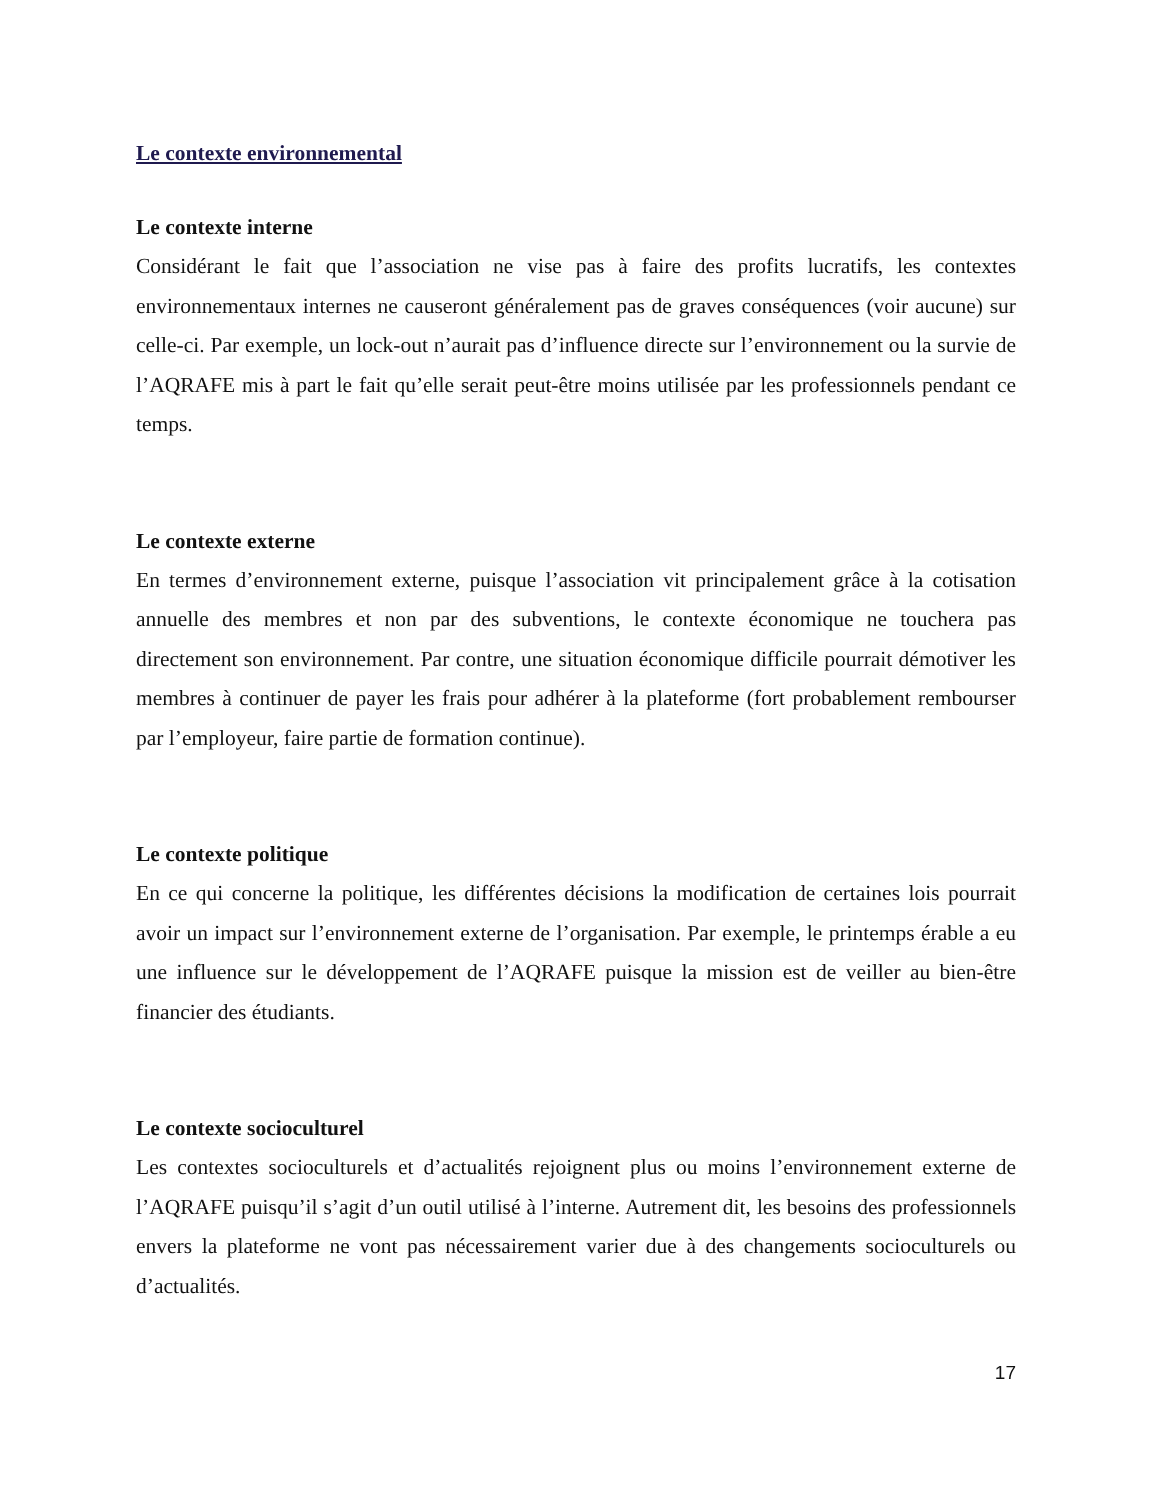Le contexte environnemental
Le contexte interne
Considérant le fait que l’association ne vise pas à faire des profits lucratifs, les contextes environnementaux internes ne causeront généralement pas de graves conséquences (voir aucune) sur celle-ci. Par exemple, un lock-out n’aurait pas d’influence directe sur l’environnement ou la survie de l’AQRAFE mis à part le fait qu’elle serait peut-être moins utilisée par les professionnels pendant ce temps.
Le contexte externe
En termes d’environnement externe, puisque l’association vit principalement grâce à la cotisation annuelle des membres et non par des subventions, le contexte économique ne touchera pas directement son environnement. Par contre, une situation économique difficile pourrait démotiver les membres à continuer de payer les frais pour adhérer à la plateforme (fort probablement rembourser par l’employeur, faire partie de formation continue).
Le contexte politique
En ce qui concerne la politique, les différentes décisions la modification de certaines lois pourrait avoir un impact sur l’environnement externe de l’organisation. Par exemple, le printemps érable a eu une influence sur le développement de l’AQRAFE puisque la mission est de veiller au bien-être financier des étudiants.
Le contexte socioculturel
Les contextes socioculturels et d’actualités rejoignent plus ou moins l’environnement externe de l’AQRAFE puisqu’il s’agit d’un outil utilisé à l’interne. Autrement dit, les besoins des professionnels envers la plateforme ne vont pas nécessairement varier due à des changements socioculturels ou d’actualités.
17